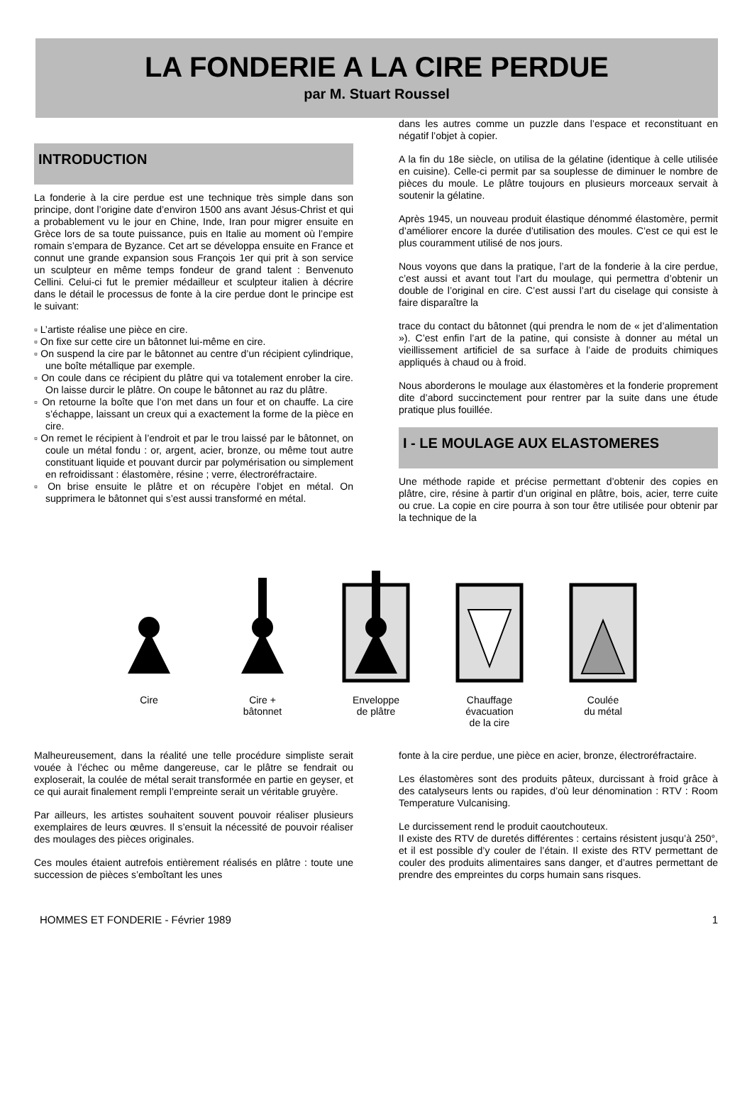LA FONDERIE A LA CIRE PERDUE
par M. Stuart Roussel
INTRODUCTION
La fonderie à la cire perdue est une technique très simple dans son principe, dont l’origine date d’environ 1500 ans avant Jésus-Christ et qui a probablement vu le jour en Chine, Inde, Iran pour migrer ensuite en Grèce lors de sa toute puissance, puis en Italie au moment où l’empire romain s’empara de Byzance. Cet art se développa ensuite en France et connut une grande expansion sous François 1er qui prit à son service un sculpteur en même temps fondeur de grand talent : Benvenuto Cellini. Celui-ci fut le premier médailleur et sculpteur italien à décrire dans le détail le processus de fonte à la cire perdue dont le principe est le suivant:
▫ L’artiste réalise une pièce en cire.
▫ On fixe sur cette cire un bâtonnet lui-même en cire.
▫ On suspend la cire par le bâtonnet au centre d’un récipient cylindrique, une boîte métallique par exemple.
▫ On coule dans ce récipient du plâtre qui va totalement enrober la cire. On laisse durcir le plâtre. On coupe le bâtonnet au raz du plâtre.
▫ On retourne la boîte que l’on met dans un four et on chauffe. La cire s’échappe, laissant un creux qui a exactement la forme de la pièce en cire.
▫ On remet le récipient à l’endroit et par le trou laissé par le bâtonnet, on coule un métal fondu : or, argent, acier, bronze, ou même tout autre constituant liquide et pouvant durcir par polymérisation ou simplement en refroidissant : élastomère, résine ; verre, électroréfractaire.
▫ On brise ensuite le plâtre et on récupère l’objet en métal. On supprimera le bâtonnet qui s’est aussi transformé en métal.
dans les autres comme un puzzle dans l’espace et reconstituant en négatif l’objet à copier.
A la fin du 18e siècle, on utilisa de la gélatine (identique à celle utilisée en cuisine). Celle-ci permit par sa souplesse de diminuer le nombre de pièces du moule. Le plâtre toujours en plusieurs morceaux servait à soutenir la gélatine.
Après 1945, un nouveau produit élastique dénommé élastomère, permit d’améliorer encore la durée d’utilisation des moules. C’est ce qui est le plus couramment utilisé de nos jours.
Nous voyons que dans la pratique, l’art de la fonderie à la cire perdue, c’est aussi et avant tout l’art du moulage, qui permettra d’obtenir un double de l’original en cire. C’est aussi l’art du ciselage qui consiste à faire disparaître la
trace du contact du bâtonnet (qui prendra le nom de « jet d’alimentation »). C’est enfin l’art de la patine, qui consiste à donner au métal un vieillissement artificiel de sa surface à l’aide de produits chimiques appliqués à chaud ou à froid.
Nous aborderons le moulage aux élastomères et la fonderie proprement dite d’abord succinctement pour rentrer par la suite dans une étude pratique plus fouillée.
I - LE MOULAGE AUX ELASTOMERES
Une méthode rapide et précise permettant d’obtenir des copies en plâtre, cire, résine à partir d’un original en plâtre, bois, acier, terre cuite ou crue. La copie en cire pourra à son tour être utilisée pour obtenir par la technique de la
Cire Cire +
bâtonnet
Enveloppe
de plâtre
Chauffage
évacuation
de la cire
Coulée
du métal
Malheureusement, dans la réalité une telle procédure simpliste serait vouée à l’échec ou même dangereuse, car le plâtre se fendrait ou exploserait, la coulée de métal serait transformée en partie en geyser, et ce qui aurait finalement rempli l’empreinte serait un véritable gruyère.
Par ailleurs, les artistes souhaitent souvent pouvoir réaliser plusieurs exemplaires de leurs œuvres. Il s’ensuit la nécessité de pouvoir réaliser des moulages des pièces originales.
Ces moules étaient autrefois entièrement réalisés en plâtre : toute une succession de pièces s’emboîtant les unes
fonte à la cire perdue, une pièce en acier, bronze, électroréfractaire.
Les élastomères sont des produits pâteux, durcissant à froid grâce à des catalyseurs lents ou rapides, d’où leur dénomination : RTV : Room Temperature Vulcanising.
Le durcissement rend le produit caoutchouteux.
Il existe des RTV de duretés différentes : certains résistent jusqu’à 250°, et il est possible d’y couler de l’étain. Il existe des RTV permettant de couler des produits alimentaires sans danger, et d’autres permettant de prendre des empreintes du corps humain sans risques.
HOMMES ET FONDERIE - Février 1989 1